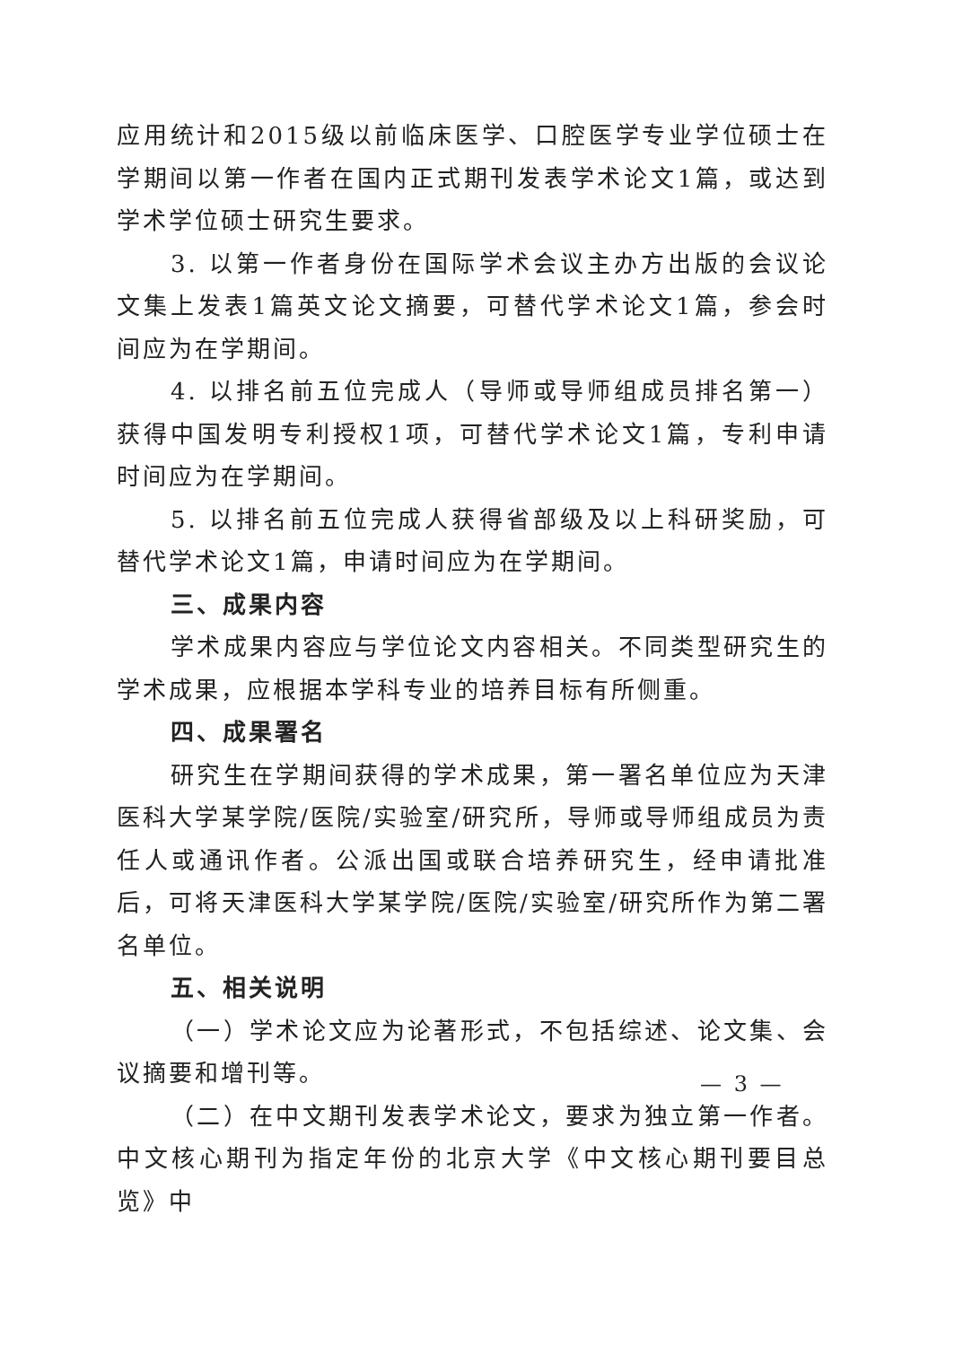应用统计和2015级以前临床医学、口腔医学专业学位硕士在学期间以第一作者在国内正式期刊发表学术论文1篇，或达到学术学位硕士研究生要求。
3. 以第一作者身份在国际学术会议主办方出版的会议论文集上发表1篇英文论文摘要，可替代学术论文1篇，参会时间应为在学期间。
4. 以排名前五位完成人（导师或导师组成员排名第一）获得中国发明专利授权1项，可替代学术论文1篇，专利申请时间应为在学期间。
5. 以排名前五位完成人获得省部级及以上科研奖励，可替代学术论文1篇，申请时间应为在学期间。
三、成果内容
学术成果内容应与学位论文内容相关。不同类型研究生的学术成果，应根据本学科专业的培养目标有所侧重。
四、成果署名
研究生在学期间获得的学术成果，第一署名单位应为天津医科大学某学院/医院/实验室/研究所，导师或导师组成员为责任人或通讯作者。公派出国或联合培养研究生，经申请批准后，可将天津医科大学某学院/医院/实验室/研究所作为第二署名单位。
五、相关说明
（一）学术论文应为论著形式，不包括综述、论文集、会议摘要和增刊等。
（二）在中文期刊发表学术论文，要求为独立第一作者。中文核心期刊为指定年份的北京大学《中文核心期刊要目总览》中
— 3 —